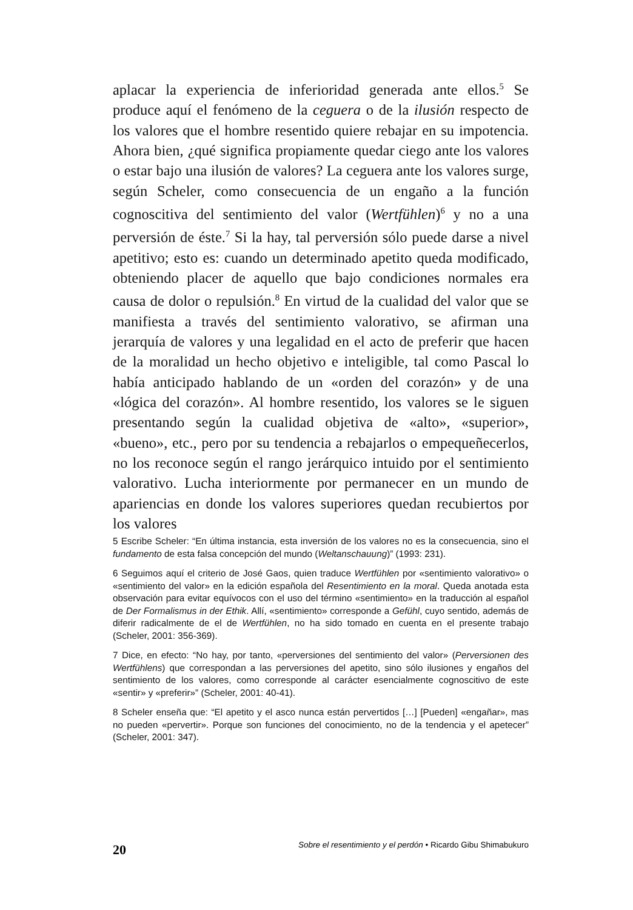aplacar la experiencia de inferioridad generada ante ellos.<sup>5</sup> Se produce aquí el fenómeno de la ceguera o de la ilusión respecto de los valores que el hombre resentido quiere rebajar en su impotencia. Ahora bien, ¿qué significa propiamente quedar ciego ante los valores o estar bajo una ilusión de valores? La ceguera ante los valores surge, según Scheler, como consecuencia de un engaño a la función cognoscitiva del sentimiento del valor (Wertfühlen)<sup>6</sup> y no a una perversión de éste.<sup>7</sup> Si la hay, tal perversión sólo puede darse a nivel apetitivo; esto es: cuando un determinado apetito queda modificado, obteniendo placer de aquello que bajo condiciones normales era causa de dolor o repulsión.<sup>8</sup> En virtud de la cualidad del valor que se manifiesta a través del sentimiento valorativo, se afirman una jerarquía de valores y una legalidad en el acto de preferir que hacen de la moralidad un hecho objetivo e inteligible, tal como Pascal lo había anticipado hablando de un «orden del corazón» y de una «lógica del corazón». Al hombre resentido, los valores se le siguen presentando según la cualidad objetiva de «alto», «superior», «bueno», etc., pero por su tendencia a rebajarlos o empequeñecerlos, no los reconoce según el rango jerárquico intuido por el sentimiento valorativo. Lucha interiormente por permanecer en un mundo de apariencias en donde los valores superiores quedan recubiertos por los valores
5 Escribe Scheler: “En última instancia, esta inversión de los valores no es la consecuencia, sino el fundamento de esta falsa concepción del mundo (Weltanschauung)” (1993: 231).
6 Seguimos aquí el criterio de José Gaos, quien traduce Wertfühlen por «sentimiento valorativo» o «sentimiento del valor» en la edición española del Resentimiento en la moral. Queda anotada esta observación para evitar equívocos con el uso del término «sentimiento» en la traducción al español de Der Formalismus in der Ethik. Allí, «sentimiento» corresponde a Gefühl, cuyo sentido, además de diferir radicalmente de el de Wertfühlen, no ha sido tomado en cuenta en el presente trabajo (Scheler, 2001: 356-369).
7 Dice, en efecto: “No hay, por tanto, «perversiones del sentimiento del valor» (Perversionen des Wertfühlens) que correspondan a las perversiones del apetito, sino sólo ilusiones y engaños del sentimiento de los valores, como corresponde al carácter esencialmente cognoscitivo de este «sentir» y «preferir»” (Scheler, 2001: 40-41).
8 Scheler enseña que: “El apetito y el asco nunca están pervertidos […] [Pueden] «engañar», mas no pueden «pervertir». Porque son funciones del conocimiento, no de la tendencia y el apetecer” (Scheler, 2001: 347).
20 Sobre el resentimiento y el perdón • Ricardo Gibu Shimabukuro